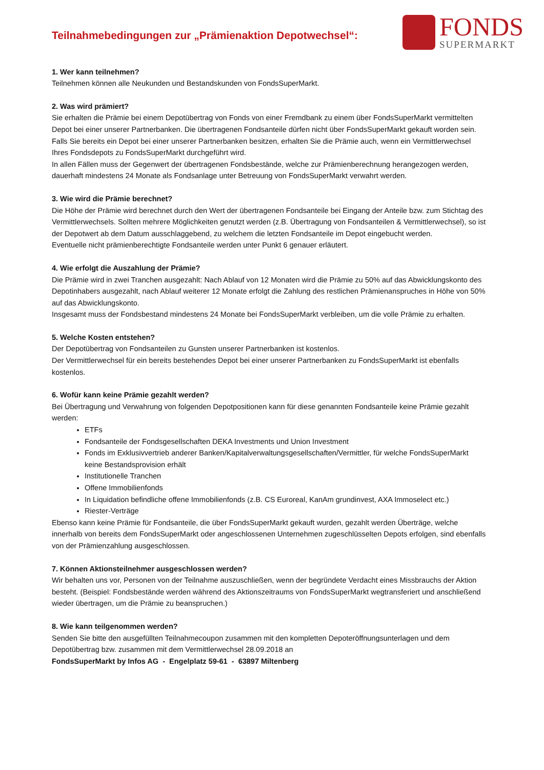Teilnahmebedingungen zur „Prämienaktion Depotwechsel“:
FONDS
SUPERMARKT
1. Wer kann teilnehmen?
Teilnehmen können alle Neukunden und Bestandskunden von FondsSuperMarkt.
2. Was wird prämiert?
Sie erhalten die Prämie bei einem Depotübertrag von Fonds von einer Fremdbank zu einem über FondsSuperMarkt vermittelten Depot bei einer unserer Partnerbanken. Die übertragenen Fondsanteile dürfen nicht über FondsSuperMarkt gekauft worden sein.
Falls Sie bereits ein Depot bei einer unserer Partnerbanken besitzen, erhalten Sie die Prämie auch, wenn ein Vermittlerwechsel Ihres Fondsdepots zu FondsSuperMarkt durchgeführt wird.
In allen Fällen muss der Gegenwert der übertragenen Fondsbestände, welche zur Prämienberechnung herangezogen werden, dauerhaft mindestens 24 Monate als Fondsanlage unter Betreuung von FondsSuperMarkt verwahrt werden.
3. Wie wird die Prämie berechnet?
Die Höhe der Prämie wird berechnet durch den Wert der übertragenen Fondsanteile bei Eingang der Anteile bzw. zum Stichtag des Vermittlerwechsels. Sollten mehrere Möglichkeiten genutzt werden (z.B. Übertragung von Fondsanteilen & Vermittlerwechsel), so ist der Depotwert ab dem Datum ausschlaggebend, zu welchem die letzten Fondsanteile im Depot eingebucht werden.
Eventuelle nicht prämienberechtigte Fondsanteile werden unter Punkt 6 genauer erläutert.
4. Wie erfolgt die Auszahlung der Prämie?
Die Prämie wird in zwei Tranchen ausgezahlt: Nach Ablauf von 12 Monaten wird die Prämie zu 50% auf das Abwicklungskonto des Depotinhabers ausgezahlt, nach Ablauf weiterer 12 Monate erfolgt die Zahlung des restlichen Prämienanspruches in Höhe von 50% auf das Abwicklungskonto.
Insgesamt muss der Fondsbestand mindestens 24 Monate bei FondsSuperMarkt verbleiben, um die volle Prämie zu erhalten.
5. Welche Kosten entstehen?
Der Depotübertrag von Fondsanteilen zu Gunsten unserer Partnerbanken ist kostenlos.
Der Vermittlerwechsel für ein bereits bestehendes Depot bei einer unserer Partnerbanken zu FondsSuperMarkt ist ebenfalls kostenlos.
6. Wofür kann keine Prämie gezahlt werden?
Bei Übertragung und Verwahrung von folgenden Depotpositionen kann für diese genannten Fondsanteile keine Prämie gezahlt werden:
ETFs
Fondsanteile der Fondsgesellschaften DEKA Investments und Union Investment
Fonds im Exklusivvertrieb anderer Banken/Kapitalverwaltungsgesellschaften/Vermittler, für welche FondsSuperMarkt keine Bestandsprovision erhält
Institutionelle Tranchen
Offene Immobilienfonds
In Liquidation befindliche offene Immobilienfonds (z.B. CS Euroreal, KanAm grundinvest, AXA Immoselect etc.)
Riester-Verträge
Ebenso kann keine Prämie für Fondsanteile, die über FondsSuperMarkt gekauft wurden, gezahlt werden Überträge, welche innerhalb von bereits dem FondsSuperMarkt oder angeschlossenen Unternehmen zugeschlüsselten Depots erfolgen, sind ebenfalls von der Prämienzahlung ausgeschlossen.
7. Können Aktionsteilnehmer ausgeschlossen werden?
Wir behalten uns vor, Personen von der Teilnahme auszuschließen, wenn der begründete Verdacht eines Missbrauchs der Aktion besteht. (Beispiel: Fondsbestände werden während des Aktionszeitraums von FondsSuperMarkt wegtransferiert und anschließend wieder übertragen, um die Prämie zu beanspruchen.)
8. Wie kann teilgenommen werden?
Senden Sie bitte den ausgefüllten Teilnahmecoupon zusammen mit den kompletten Depoteröffnungsunterlagen und dem Depotübertrag bzw. zusammen mit dem Vermittlerwechsel 28.09.2018 an
FondsSuperMarkt by Infos AG - Engelplatz 59-61 - 63897 Miltenberg